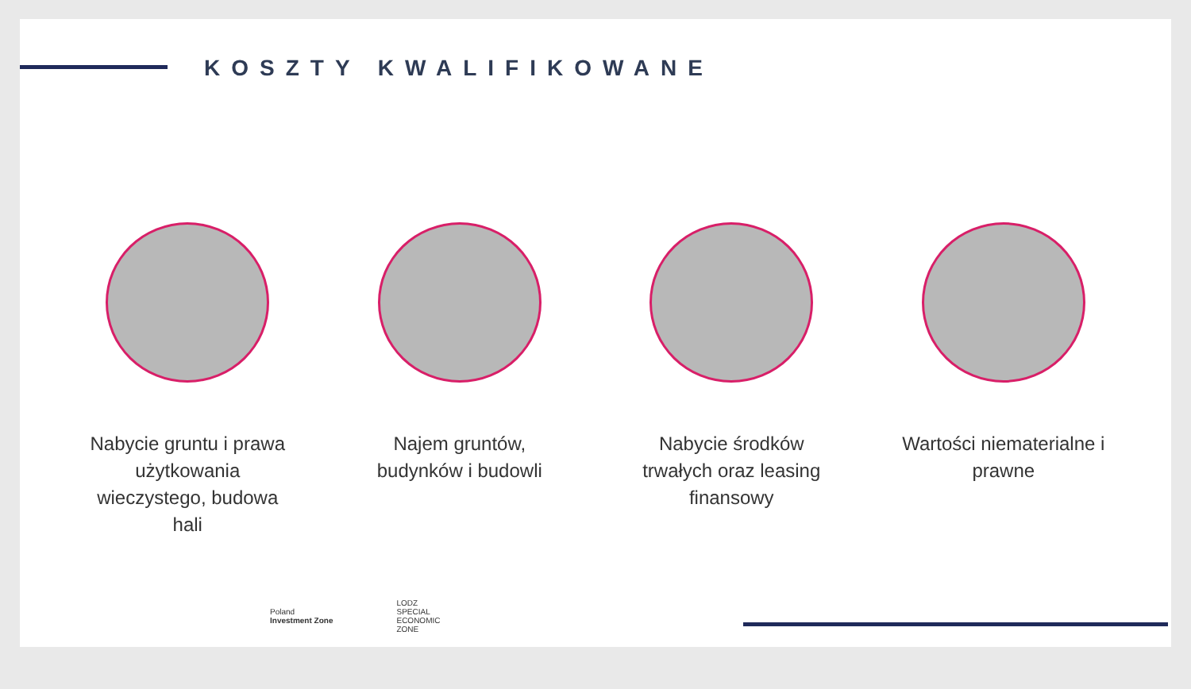KOSZTY KWALIFIKOWANE
Nabycie gruntu i prawa użytkowania wieczystego, budowa hali
Najem gruntów, budynków i budowli
Nabycie środków trwałych oraz leasing finansowy
Wartości niematerialne i prawne
Poland
Investment Zone
LODZ
SPECIAL
ECONOMIC
ZONE